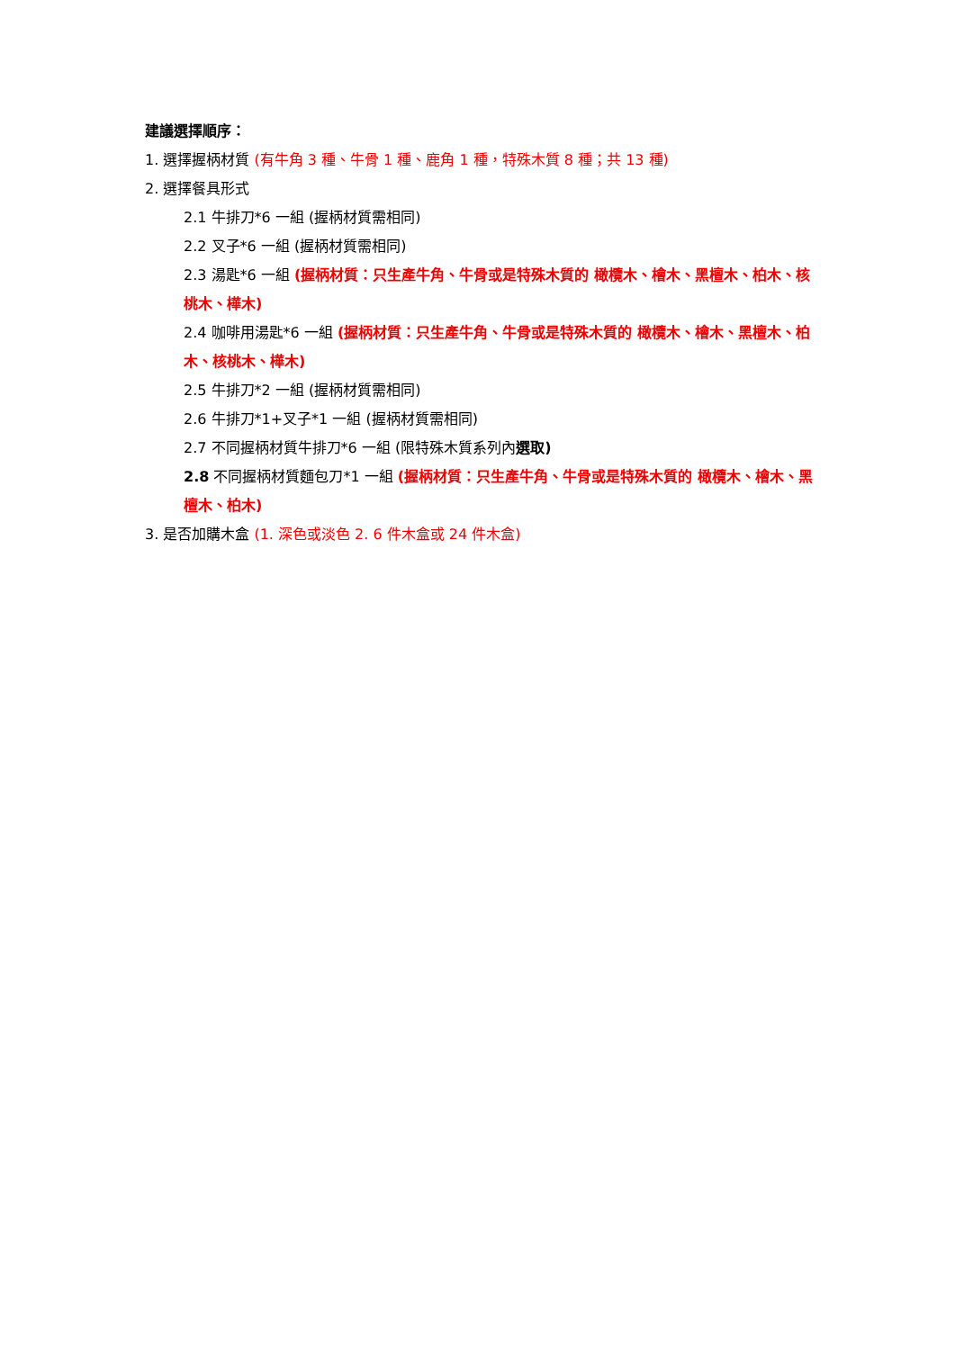建議選擇順序：
1. 選擇握柄材質 (有牛角 3 種、牛骨 1 種、鹿角 1 種，特殊木質 8 種；共 13 種)
2. 選擇餐具形式
2.1 牛排刀*6 一組 (握柄材質需相同)
2.2 叉子*6 一組 (握柄材質需相同)
2.3 湯匙*6 一組 (握柄材質：只生產牛角、牛骨或是特殊木質的 橄欖木、檜木、黑檀木、柏木、核桃木、樺木)
2.4 咖啡用湯匙*6 一組 (握柄材質：只生產牛角、牛骨或是特殊木質的 橄欖木、檜木、黑檀木、柏木、核桃木、樺木)
2.5 牛排刀*2 一組 (握柄材質需相同)
2.6 牛排刀*1+叉子*1 一組 (握柄材質需相同)
2.7 不同握柄材質牛排刀*6 一組 (限特殊木質系列內選取)
2.8 不同握柄材質麵包刀*1 一組 (握柄材質：只生產牛角、牛骨或是特殊木質的 橄欖木、檜木、黑檀木、柏木)
3. 是否加購木盒 (1. 深色或淡色 2. 6 件木盒或 24 件木盒)